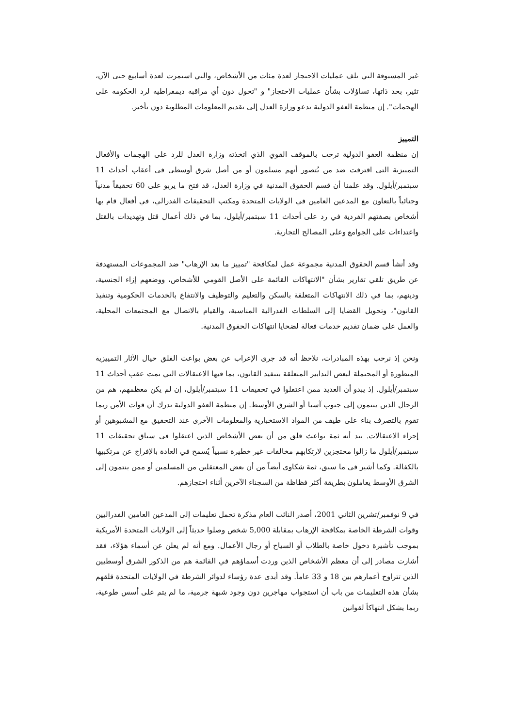غير المسبوقة التي تلف عمليات الاحتجاز لعدة مئات من الأشخاص، والتي استمرت لعدة أسابيع حتى الآن، تثير، بحد ذاتها، تساؤلات بشأن عمليات الاحتجاز" و "تحول دون أي مراقبة ديمقراطية لرد الحكومة على الهجمات". إن منظمة العفو الدولية تدعو وزارة العدل إلى تقديم المعلومات المطلوبة دون تأخير.
التمييز
إن منظمة العفو الدولية ترحب بالموقف القوي الذي اتخذته وزارة العدل للرد على الهجمات والأفعال التمييزية التي اقترفت ضد من يُتصور أنهم مسلمون أو من أصل شرق أوسطي في أعقاب أحداث 11 سبتمبر/أيلول. وقد علمنا أن قسم الحقوق المدنية في وزارة العدل، قد فتح ما يربو على 60 تحقيقاً مدنياً وجنائياً بالتعاون مع المدعين العامين في الولايات المتحدة ومكتب التحقيقات الفدرالي، في أفعال قام بها أشخاص بصفتهم الفردية في رد على أحداث 11 سبتمبر/أيلول، بما في ذلك أعمال قتل وتهديدات بالقتل واعتداءات على الجوامع وعلى المصالح التجارية.
وقد أنشأ قسم الحقوق المدنية مجموعة عمل لمكافحة "تمييز ما بعد الإرهاب" ضد المجموعات المستهدفة عن طريق تلقي تقارير بشأن "الانتهاكات القائمة على الأصل القومي للأشخاص، ووضعهم إزاء الجنسية، ودينهم، بما في ذلك الانتهاكات المتعلقة بالسكن والتعليم والتوظيف والانتفاع بالخدمات الحكومية وتنفيذ القانون"، وتحويل القضايا إلى السلطات الفدرالية المناسبة، والقيام بالاتصال مع المجتمعات المحلية، والعمل على ضمان تقديم خدمات فعالة لضحايا انتهاكات الحقوق المدنية.
ونحن إذ نرحب بهذه المبادرات، نلاحظ أنه قد جرى الإعراب عن بعض بواعث القلق حيال الآثار التمييزية المنظورة أو المحتملة لبعض التدابير المتعلقة بتنفيذ القانون، بما فيها الاعتقالات التي تمت عقب أحداث 11 سبتمبر/أيلول. إذ يبدو أن العديد ممن اعتقلوا في تحقيقات 11 سبتمبر/أيلول، إن لم يكن معظمهم، هم من الرجال الذين ينتمون إلى جنوب آسيا أو الشرق الأوسط. إن منظمة العفو الدولية تدرك أن قوات الأمن ربما تقوم بالتصرف بناء على طيف من المواد الاستخبارية والمعلومات الأخرى عند التحقيق مع المشبوهين أو إجراء الاعتقالات. بيد أنه ثمة بواعث قلق من أن بعض الأشخاص الذين اعتقلوا في سياق تحقيقات 11 سبتمبر/أيلول ما زالوا محتجزين لارتكابهم مخالفات غير خطيرة نسبياً يُسمح في العادة بالإفراج عن مرتكبيها بالكفالة. وكما أشير في ما سبق، ثمة شكاوى أيضاً من أن بعض المعتقلين من المسلمين أو ممن ينتمون إلى الشرق الأوسط يعاملون بطريقة أكثر فظاظة من السجناء الآخرين أثناء احتجازهم.
في 9 نوفمبر/تشرين الثاني 2001، أصدر النائب العام مذكرة تحمل تعليمات إلى المدعين العامين الفدراليين وقوات الشرطة الخاصة بمكافحة الإرهاب بمقابلة 5,000 شخص وصلوا حديثاً إلى الولايات المتحدة الأمريكية بموجب تأشيرة دخول خاصة بالطلاب أو السياح أو رجال الأعمال. ومع أنه لم يعلن عن أسماء هؤلاء، فقد أشارت مصادر إلى أن معظم الأشخاص الذين وردت أسماؤهم في القائمة هم من الذكور الشرق أوسطيين الذين تتراوح أعمارهم بين 18 و 33 عاماً. وقد أبدى عدة رؤساء لدوائر الشرطة في الولايات المتحدة قلقهم بشأن هذه التعليمات من باب أن استجواب مهاجرين دون وجود شبهة جرمية، ما لم يتم على أسس طوعية، ربما يشكل انتهاكاً لقوانين